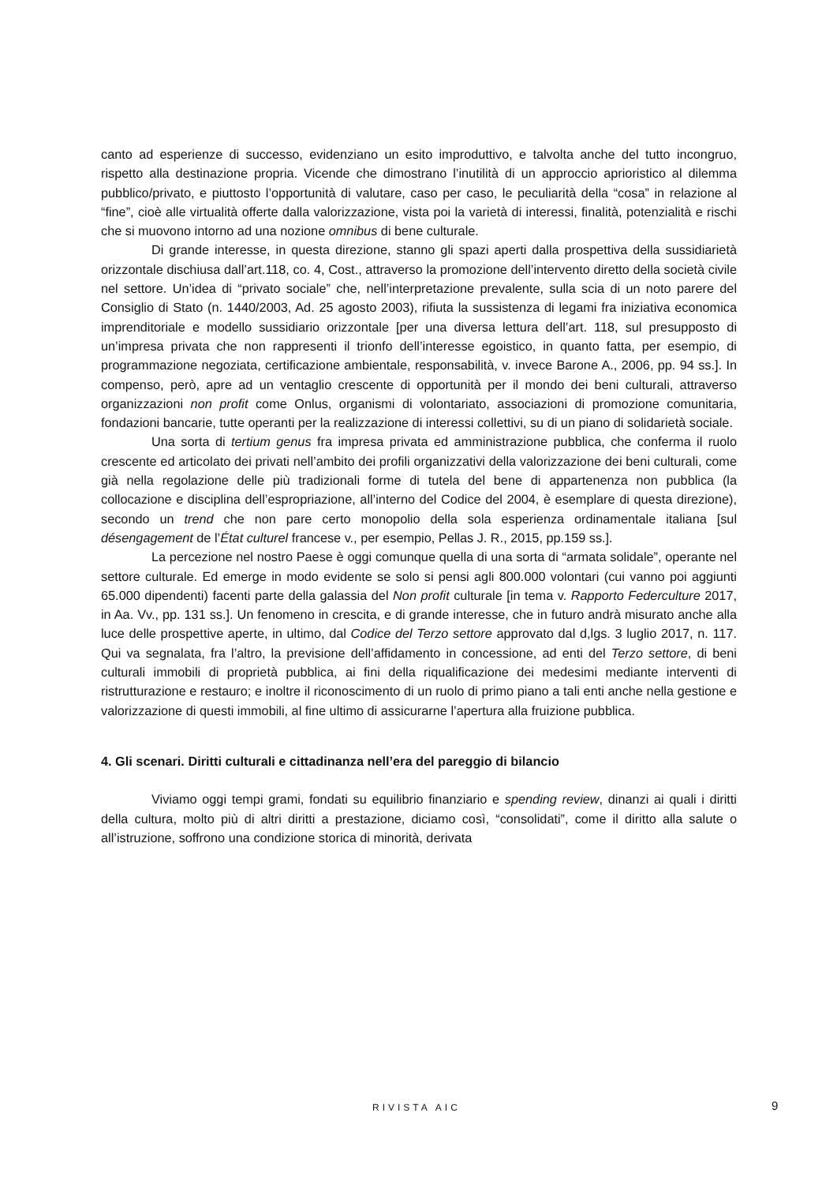canto ad esperienze di successo, evidenziano un esito improduttivo, e talvolta anche del tutto incongruo, rispetto alla destinazione propria. Vicende che dimostrano l’inutilità di un approccio aprioristico al dilemma pubblico/privato, e piuttosto l’opportunità di valutare, caso per caso, le peculiarità della “cosa” in relazione al “fine”, cioè alle virtualità offerte dalla valorizzazione, vista poi la varietà di interessi, finalità, potenzialità e rischi che si muovono intorno ad una nozione omnibus di bene culturale.
Di grande interesse, in questa direzione, stanno gli spazi aperti dalla prospettiva della sussidiarietà orizzontale dischiusa dall’art.118, co. 4, Cost., attraverso la promozione dell’intervento diretto della società civile nel settore. Un’idea di “privato sociale” che, nell’interpretazione prevalente, sulla scia di un noto parere del Consiglio di Stato (n. 1440/2003, Ad. 25 agosto 2003), rifiuta la sussistenza di legami fra iniziativa economica imprenditoriale e modello sussidiario orizzontale [per una diversa lettura dell’art. 118, sul presupposto di un’impresa privata che non rappresenti il trionfo dell’interesse egoistico, in quanto fatta, per esempio, di programmazione negoziata, certificazione ambientale, responsabilità, v. invece Barone A., 2006, pp. 94 ss.]. In compenso, però, apre ad un ventaglio crescente di opportunità per il mondo dei beni culturali, attraverso organizzazioni non profit come Onlus, organismi di volontariato, associazioni di promozione comunitaria, fondazioni bancarie, tutte operanti per la realizzazione di interessi collettivi, su di un piano di solidarietà sociale.
Una sorta di tertium genus fra impresa privata ed amministrazione pubblica, che conferma il ruolo crescente ed articolato dei privati nell’ambito dei profili organizzativi della valorizzazione dei beni culturali, come già nella regolazione delle più tradizionali forme di tutela del bene di appartenenza non pubblica (la collocazione e disciplina dell’espropriazione, all’interno del Codice del 2004, è esemplare di questa direzione), secondo un trend che non pare certo monopolio della sola esperienza ordinamentale italiana [sul désengagement de l’État culturel francese v., per esempio, Pellas J. R., 2015, pp.159 ss.].
La percezione nel nostro Paese è oggi comunque quella di una sorta di “armata solidale”, operante nel settore culturale. Ed emerge in modo evidente se solo si pensi agli 800.000 volontari (cui vanno poi aggiunti 65.000 dipendenti) facenti parte della galassia del Non profit culturale [in tema v. Rapporto Federculture 2017, in Aa. Vv., pp. 131 ss.]. Un fenomeno in crescita, e di grande interesse, che in futuro andrà misurato anche alla luce delle prospettive aperte, in ultimo, dal Codice del Terzo settore approvato dal d,lgs. 3 luglio 2017, n. 117. Qui va segnalata, fra l’altro, la previsione dell’affidamento in concessione, ad enti del Terzo settore, di beni culturali immobili di proprietà pubblica, ai fini della riqualificazione dei medesimi mediante interventi di ristrutturazione e restauro; e inoltre il riconoscimento di un ruolo di primo piano a tali enti anche nella gestione e valorizzazione di questi immobili, al fine ultimo di assicurarne l’apertura alla fruizione pubblica.
4. Gli scenari. Diritti culturali e cittadinanza nell’era del pareggio di bilancio
Viviamo oggi tempi grami, fondati su equilibrio finanziario e spending review, dinanzi ai quali i diritti della cultura, molto più di altri diritti a prestazione, diciamo così, “consolidati”, come il diritto alla salute o all’istruzione, soffrono una condizione storica di minorità, derivata
RIVISTA AIC 9